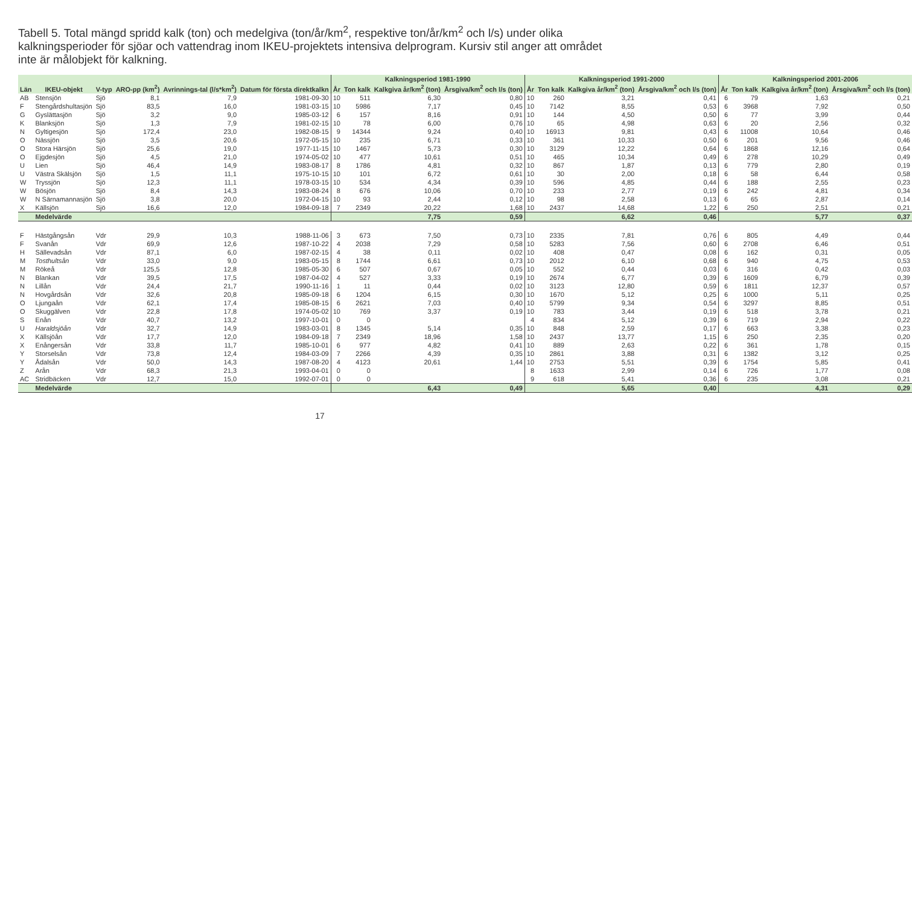Tabell 5. Total mängd spridd kalk (ton) och medelgiva (ton/år/km<sup>2</sup>, respektive ton/år/km<sup>2</sup> och l/s) under olika kalkningsperioder för sjöar och vattendrag inom IKEU-projektets intensiva delprogram. Kursiv stil anger att området inte är målobjekt för kalkning.
| Län | IKEU-objekt | V-typ | ARO-pp (km<sup>2</sup>) | Avrinnings-tal (l/s*km<sup>2</sup>) | Datum för första direktkalkn | Kalkningsperiod 1981-1990 | | | | Kalkningsperiod 1991-2000 | | | | Kalkningsperiod 2001-2006 | | | |
| --- | --- | --- | --- | --- | --- | --- | --- | --- | --- | --- | --- | --- | --- | --- | --- | --- | --- |
| | | | | | | År | Ton kalk | Kalkgiva år/km<sup>2</sup> (ton) | Årsgiva/km<sup>2</sup> och l/s (ton) | År | Ton kalk | Kalkgiva år/km<sup>2</sup> (ton) | Årsgiva/km<sup>2</sup> och l/s (ton) | År | Ton kalk | Kalkgiva år/km<sup>2</sup> (ton) | Årsgiva/km<sup>2</sup> och l/s (ton) |
| AB | Stensjön | Sjö | 8,1 | 7,9 | 1981-09-30 | 10 | 511 | 6,30 | 0,80 | 10 | 260 | 3,21 | 0,41 | 6 | 79 | 1,63 | 0,21 |
| F | Stengårdshultasjön | Sjö | 83,5 | 16,0 | 1981-03-15 | 10 | 5986 | 7,17 | 0,45 | 10 | 7142 | 8,55 | 0,53 | 6 | 3968 | 7,92 | 0,50 |
| G | Gyslättasjön | Sjö | 3,2 | 9,0 | 1985-03-12 | 6 | 157 | 8,16 | 0,91 | 10 | 144 | 4,50 | 0,50 | 6 | 77 | 3,99 | 0,44 |
| K | Blanksjön | Sjö | 1,3 | 7,9 | 1981-02-15 | 10 | 78 | 6,00 | 0,76 | 10 | 65 | 4,98 | 0,63 | 6 | 20 | 2,56 | 0,32 |
| N | Gyltigesjön | Sjö | 172,4 | 23,0 | 1982-08-15 | 9 | 14344 | 9,24 | 0,40 | 10 | 16913 | 9,81 | 0,43 | 6 | 11008 | 10,64 | 0,46 |
| O | Nässjön | Sjö | 3,5 | 20,6 | 1972-05-15 | 10 | 235 | 6,71 | 0,33 | 10 | 361 | 10,33 | 0,50 | 6 | 201 | 9,56 | 0,46 |
| O | Stora Härsjön | Sjö | 25,6 | 19,0 | 1977-11-15 | 10 | 1467 | 5,73 | 0,30 | 10 | 3129 | 12,22 | 0,64 | 6 | 1868 | 12,16 | 0,64 |
| O | Ejgdesjön | Sjö | 4,5 | 21,0 | 1974-05-02 | 10 | 477 | 10,61 | 0,51 | 10 | 465 | 10,34 | 0,49 | 6 | 278 | 10,29 | 0,49 |
| U | Lien | Sjö | 46,4 | 14,9 | 1983-08-17 | 8 | 1786 | 4,81 | 0,32 | 10 | 867 | 1,87 | 0,13 | 6 | 779 | 2,80 | 0,19 |
| U | Västra Skälsjön | Sjö | 1,5 | 11,1 | 1975-10-15 | 10 | 101 | 6,72 | 0,61 | 10 | 30 | 2,00 | 0,18 | 6 | 58 | 6,44 | 0,58 |
| W | Tryssjön | Sjö | 12,3 | 11,1 | 1978-03-15 | 10 | 534 | 4,34 | 0,39 | 10 | 596 | 4,85 | 0,44 | 6 | 188 | 2,55 | 0,23 |
| W | Bösjön | Sjö | 8,4 | 14,3 | 1983-08-24 | 8 | 676 | 10,06 | 0,70 | 10 | 233 | 2,77 | 0,19 | 6 | 242 | 4,81 | 0,34 |
| W | N Särnamannasjön | Sjö | 3,8 | 20,0 | 1972-04-15 | 10 | 93 | 2,44 | 0,12 | 10 | 98 | 2,58 | 0,13 | 6 | 65 | 2,87 | 0,14 |
| X | Källsjön | Sjö | 16,6 | 12,0 | 1984-09-18 | 7 | 2349 | 20,22 | 1,68 | 10 | 2437 | 14,68 | 1,22 | 6 | 250 | 2,51 | 0,21 |
| | Medelvärde | | | | | | | 7,75 | 0,59 | | | 6,62 | 0,46 | | | 5,77 | 0,37 |
| F | Hästgångsån | Vdr | 29,9 | 10,3 | 1988-11-06 | 3 | 673 | 7,50 | 0,73 | 10 | 2335 | 7,81 | 0,76 | 6 | 805 | 4,49 | 0,44 |
| F | Svanån | Vdr | 69,9 | 12,6 | 1987-10-22 | 4 | 2038 | 7,29 | 0,58 | 10 | 5283 | 7,56 | 0,60 | 6 | 2708 | 6,46 | 0,51 |
| H | Sällevadsån | Vdr | 87,1 | 6,0 | 1987-02-15 | 4 | 38 | 0,11 | 0,02 | 10 | 408 | 0,47 | 0,08 | 6 | 162 | 0,31 | 0,05 |
| M | Tosthultsån | Vdr | 33,0 | 9,0 | 1983-05-15 | 8 | 1744 | 6,61 | 0,73 | 10 | 2012 | 6,10 | 0,68 | 6 | 940 | 4,75 | 0,53 |
| M | Rökeå | Vdr | 125,5 | 12,8 | 1985-05-30 | 6 | 507 | 0,67 | 0,05 | 10 | 552 | 0,44 | 0,03 | 6 | 316 | 0,42 | 0,03 |
| N | Blankan | Vdr | 39,5 | 17,5 | 1987-04-02 | 4 | 527 | 3,33 | 0,19 | 10 | 2674 | 6,77 | 0,39 | 6 | 1609 | 6,79 | 0,39 |
| N | Lillån | Vdr | 24,4 | 21,7 | 1990-11-16 | 1 | 11 | 0,44 | 0,02 | 10 | 3123 | 12,80 | 0,59 | 6 | 1811 | 12,37 | 0,57 |
| N | Hovgårdsån | Vdr | 32,6 | 20,8 | 1985-09-18 | 6 | 1204 | 6,15 | 0,30 | 10 | 1670 | 5,12 | 0,25 | 6 | 1000 | 5,11 | 0,25 |
| O | Ljungaån | Vdr | 62,1 | 17,4 | 1985-08-15 | 6 | 2621 | 7,03 | 0,40 | 10 | 5799 | 9,34 | 0,54 | 6 | 3297 | 8,85 | 0,51 |
| O | Skuggälven | Vdr | 22,8 | 17,8 | 1974-05-02 | 10 | 769 | 3,37 | 0,19 | 10 | 783 | 3,44 | 0,19 | 6 | 518 | 3,78 | 0,21 |
| S | Enån | Vdr | 40,7 | 13,2 | 1997-10-01 | 0 | 0 | | | 4 | 834 | 5,12 | 0,39 | 6 | 719 | 2,94 | 0,22 |
| U | Haraldsjöån | Vdr | 32,7 | 14,9 | 1983-03-01 | 8 | 1345 | 5,14 | 0,35 | 10 | 848 | 2,59 | 0,17 | 6 | 663 | 3,38 | 0,23 |
| X | Källsjöån | Vdr | 17,7 | 12,0 | 1984-09-18 | 7 | 2349 | 18,96 | 1,58 | 10 | 2437 | 13,77 | 1,15 | 6 | 250 | 2,35 | 0,20 |
| X | Enångersån | Vdr | 33,8 | 11,7 | 1985-10-01 | 6 | 977 | 4,82 | 0,41 | 10 | 889 | 2,63 | 0,22 | 6 | 361 | 1,78 | 0,15 |
| Y | Storselsån | Vdr | 73,8 | 12,4 | 1984-03-09 | 7 | 2266 | 4,39 | 0,35 | 10 | 2861 | 3,88 | 0,31 | 6 | 1382 | 3,12 | 0,25 |
| Y | Ådalsån | Vdr | 50,0 | 14,3 | 1987-08-20 | 4 | 4123 | 20,61 | 1,44 | 10 | 2753 | 5,51 | 0,39 | 6 | 1754 | 5,85 | 0,41 |
| Z | Arån | Vdr | 68,3 | 21,3 | 1993-04-01 | 0 | 0 | | | 8 | 1633 | 2,99 | 0,14 | 6 | 726 | 1,77 | 0,08 |
| AC | Stridbäcken | Vdr | 12,7 | 15,0 | 1992-07-01 | 0 | 0 | | | 9 | 618 | 5,41 | 0,36 | 6 | 235 | 3,08 | 0,21 |
| | Medelvärde | | | | | | | 6,43 | 0,49 | | | 5,65 | 0,40 | | | 4,31 | 0,29 |
17